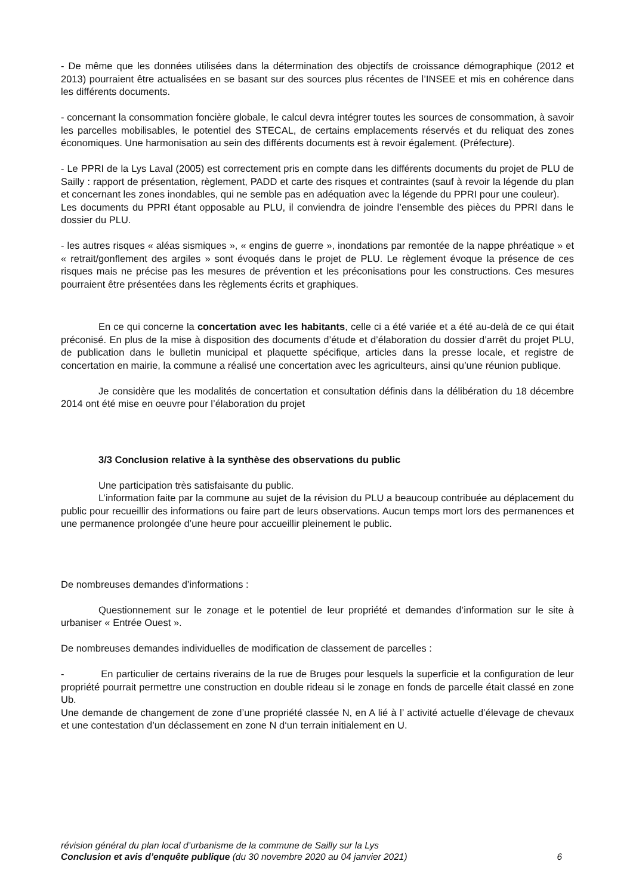- De même que les données utilisées dans la détermination des objectifs de croissance démographique (2012 et 2013) pourraient être actualisées en se basant sur des sources plus récentes de l’INSEE et mis en cohérence dans les différents documents.
- concernant la consommation foncière globale, le calcul devra intégrer toutes les sources de consommation, à savoir les parcelles mobilisables, le potentiel des STECAL, de certains emplacements réservés et du reliquat des zones économiques. Une harmonisation au sein des différents documents est à revoir également. (Préfecture).
- Le PPRI de la Lys Laval (2005) est correctement pris en compte dans les différents documents du projet de PLU de Sailly : rapport de présentation, règlement, PADD et carte des risques et contraintes (sauf à revoir la légende du plan et concernant les zones inondables, qui ne semble pas en adéquation avec la légende du PPRI pour une couleur).
Les documents du PPRI étant opposable au PLU, il conviendra de joindre l’ensemble des pièces du PPRI dans le dossier du PLU.
- les autres risques « aléas sismiques », « engins de guerre », inondations par remontée de la nappe phréatique » et « retrait/gonflement des argiles » sont évoqués dans le projet de PLU. Le règlement évoque la présence de ces risques mais ne précise pas les mesures de prévention et les préconisations pour les constructions. Ces mesures pourraient être présentées dans les règlements écrits et graphiques.
En ce qui concerne la concertation avec les habitants, celle ci a été variée et a été au-delà de ce qui était préconisé. En plus de la mise à disposition des documents d’étude et d’élaboration du dossier d’arrêt du projet PLU, de publication dans le bulletin municipal et plaquette spécifique, articles dans la presse locale, et registre de concertation en mairie, la commune a réalisé une concertation avec les agriculteurs, ainsi qu’une réunion publique.
Je considère que les modalités de concertation et consultation définis dans la délibération du 18 décembre 2014 ont été mise en oeuvre pour l’élaboration du projet
3/3 Conclusion relative à la synthèse des observations du public
Une participation très satisfaisante du public.
L’information faite par la commune au sujet de la révision du PLU a beaucoup contribuée au déplacement du public pour recueillir des informations ou faire part de leurs observations. Aucun temps mort lors des permanences et une permanence prolongée d’une heure pour accueillir pleinement le public.
De nombreuses demandes d’informations :
Questionnement sur le zonage et le potentiel de leur propriété et demandes d’information sur le site à urbaniser « Entrée Ouest ».
De nombreuses demandes individuelles de modification de classement de parcelles :
- En particulier de certains riverains de la rue de Bruges pour lesquels la superficie et la configuration de leur propriété pourrait permettre une construction en double rideau si le zonage en fonds de parcelle était classé en zone Ub.
Une demande de changement de zone d’une propriété classée N, en A lié à l’ activité actuelle d’élevage de chevaux et une contestation d’un déclassement en zone N d‘un terrain initialement en U.
révision général du plan local d’urbanisme de la commune de Sailly sur la Lys
Conclusion et avis d’enquête publique (du 30 novembre 2020 au 04 janvier 2021) 6